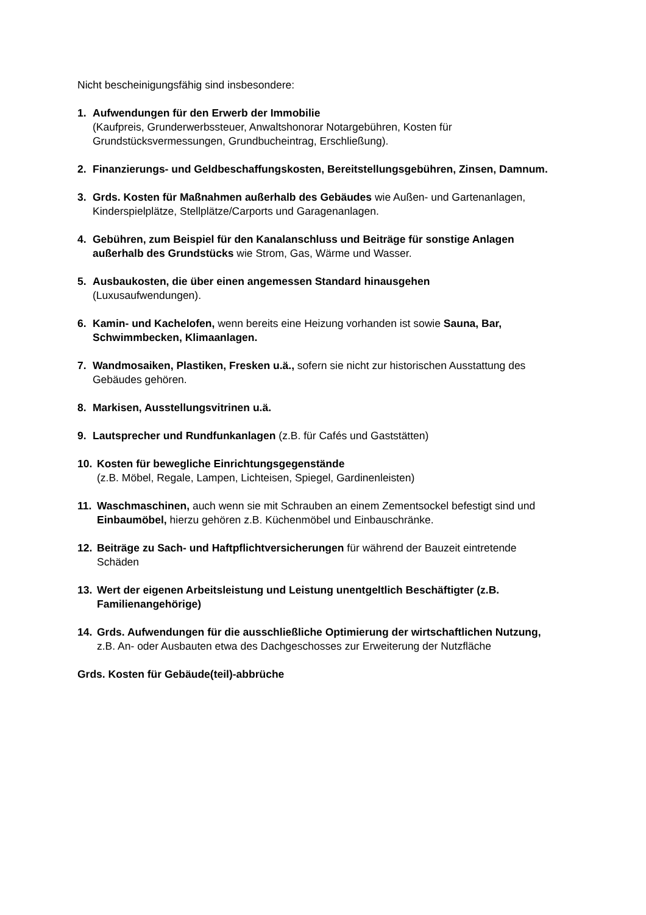Nicht bescheinigungsfähig sind insbesondere:
1. Aufwendungen für den Erwerb der Immobilie
(Kaufpreis, Grunderwerbssteuer, Anwaltshonorar Notargebühren, Kosten für Grundstücksvermessungen, Grundbucheintrag, Erschließung).
2. Finanzierungs- und Geldbeschaffungskosten, Bereitstellungsgebühren, Zinsen, Damnum.
3. Grds. Kosten für Maßnahmen außerhalb des Gebäudes wie Außen- und Gartenanlagen, Kinderspielplätze, Stellplätze/Carports und Garagenanlagen.
4. Gebühren, zum Beispiel für den Kanalanschluss und Beiträge für sonstige Anlagen außerhalb des Grundstücks wie Strom, Gas, Wärme und Wasser.
5. Ausbaukosten, die über einen angemessen Standard hinausgehen
(Luxusaufwendungen).
6. Kamin- und Kachelofen, wenn bereits eine Heizung vorhanden ist sowie Sauna, Bar, Schwimmbecken, Klimaanlagen.
7. Wandmosaiken, Plastiken, Fresken u.ä., sofern sie nicht zur historischen Ausstattung des Gebäudes gehören.
8. Markisen, Ausstellungsvitrinen u.ä.
9. Lautsprecher und Rundfunkanlagen (z.B. für Cafés und Gaststätten)
10. Kosten für bewegliche Einrichtungsgegenstände
(z.B. Möbel, Regale, Lampen, Lichteisen, Spiegel, Gardinenleisten)
11. Waschmaschinen, auch wenn sie mit Schrauben an einem Zementsockel befestigt sind und Einbaumöbel, hierzu gehören z.B. Küchenmöbel und Einbauschränke.
12. Beiträge zu Sach- und Haftpflichtversicherungen für während der Bauzeit eintretende Schäden
13. Wert der eigenen Arbeitsleistung und Leistung unentgeltlich Beschäftigter (z.B. Familienangehörige)
14. Grds. Aufwendungen für die ausschließliche Optimierung der wirtschaftlichen Nutzung, z.B. An- oder Ausbauten etwa des Dachgeschosses zur Erweiterung der Nutzfläche
Grds. Kosten für Gebäude(teil)-abbrüche